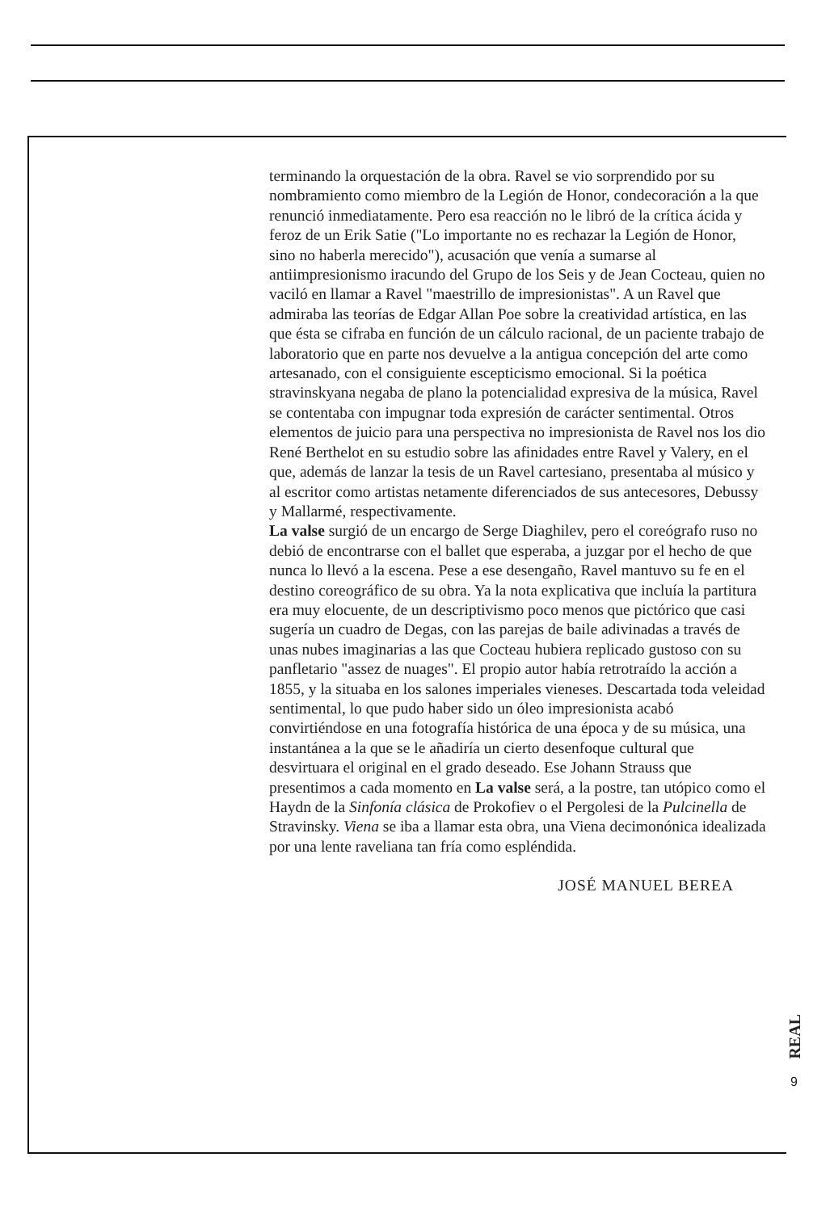terminando la orquestación de la obra. Ravel se vio sorprendido por su nombramiento como miembro de la Legión de Honor, condecoración a la que renunció inmediatamente. Pero esa reacción no le libró de la crítica ácida y feroz de un Erik Satie ("Lo importante no es rechazar la Legión de Honor, sino no haberla merecido"), acusación que venía a sumarse al antiimpresionismo iracundo del Grupo de los Seis y de Jean Cocteau, quien no vaciló en llamar a Ravel "maestrillo de impresionistas". A un Ravel que admiraba las teorías de Edgar Allan Poe sobre la creatividad artística, en las que ésta se cifraba en función de un cálculo racional, de un paciente trabajo de laboratorio que en parte nos devuelve a la antigua concepción del arte como artesanado, con el consiguiente escepticismo emocional. Si la poética stravinskyana negaba de plano la potencialidad expresiva de la música, Ravel se contentaba con impugnar toda expresión de carácter sentimental. Otros elementos de juicio para una perspectiva no impresionista de Ravel nos los dio René Berthelot en su estudio sobre las afinidades entre Ravel y Valery, en el que, además de lanzar la tesis de un Ravel cartesiano, presentaba al músico y al escritor como artistas netamente diferenciados de sus antecesores, Debussy y Mallarmé, respectivamente.
La valse surgió de un encargo de Serge Diaghilev, pero el coreógrafo ruso no debió de encontrarse con el ballet que esperaba, a juzgar por el hecho de que nunca lo llevó a la escena. Pese a ese desengaño, Ravel mantuvo su fe en el destino coreográfico de su obra. Ya la nota explicativa que incluía la partitura era muy elocuente, de un descriptivismo poco menos que pictórico que casi sugería un cuadro de Degas, con las parejas de baile adivinadas a través de unas nubes imaginarias a las que Cocteau hubiera replicado gustoso con su panfletario "assez de nuages". El propio autor había retrotraído la acción a 1855, y la situaba en los salones imperiales vieneses. Descartada toda veleidad sentimental, lo que pudo haber sido un óleo impresionista acabó convirtiéndose en una fotografía histórica de una época y de su música, una instantánea a la que se le añadiría un cierto desenfoque cultural que desvirtuara el original en el grado deseado. Ese Johann Strauss que presentimos a cada momento en La valse será, a la postre, tan utópico como el Haydn de la Sinfonía clásica de Prokofiev o el Pergolesi de la Pulcinella de Stravinsky. Viena se iba a llamar esta obra, una Viena decimonónica idealizada por una lente raveliana tan fría como espléndida.
JOSÉ MANUEL BEREA
REAL
9